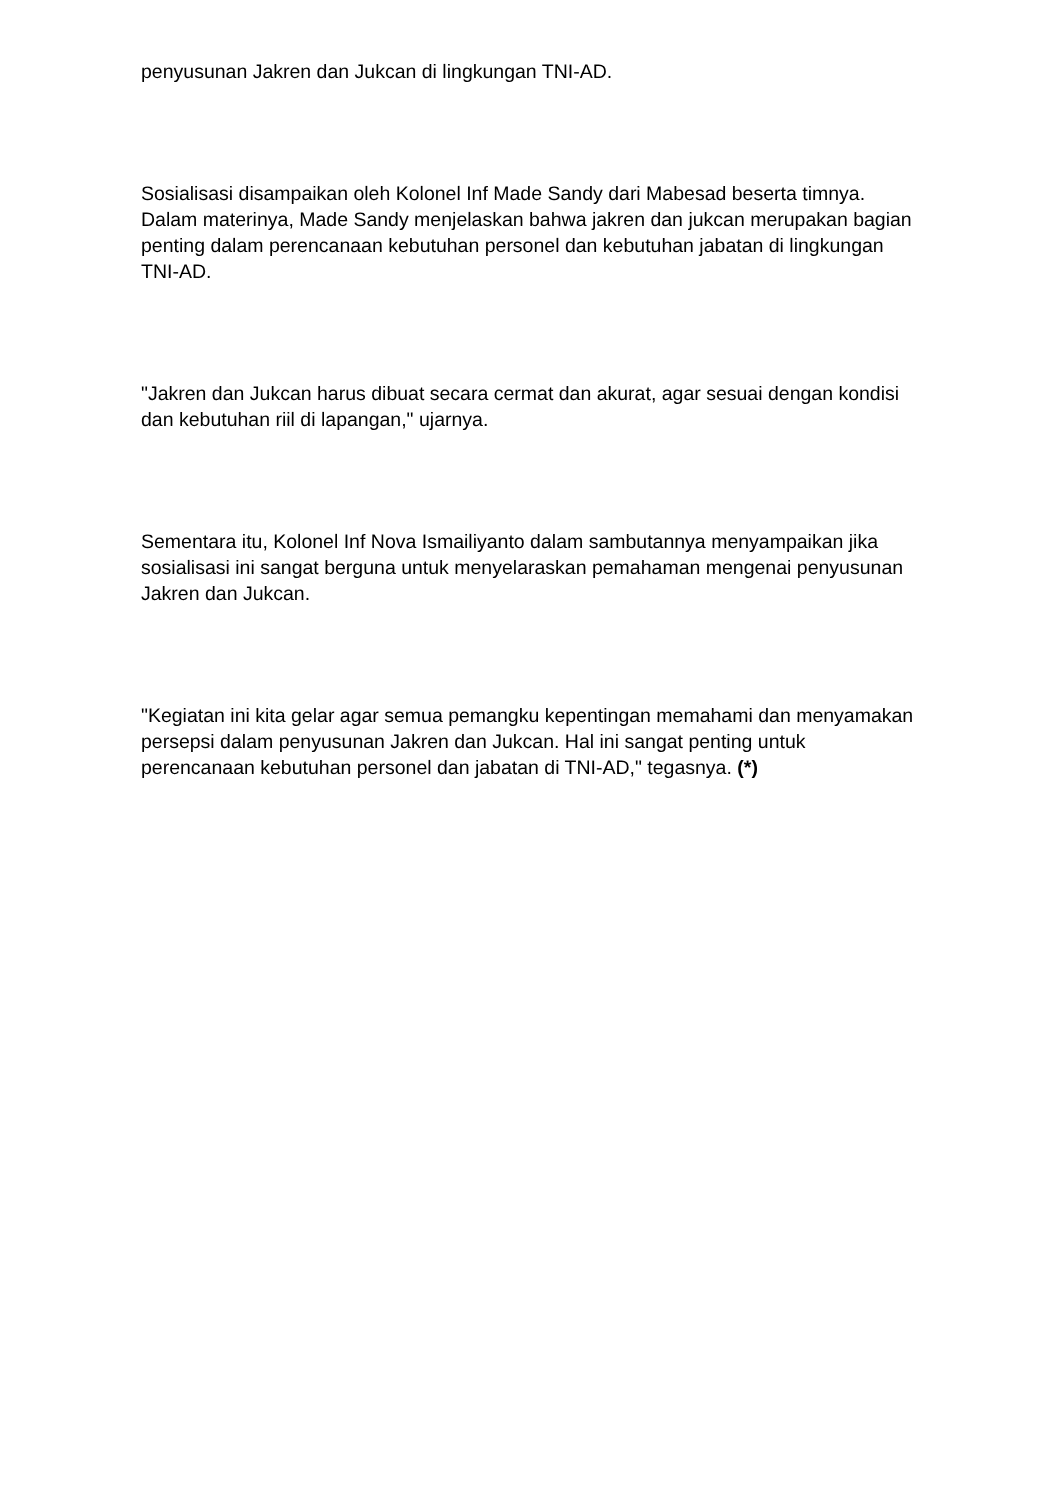penyusunan Jakren dan Jukcan di lingkungan TNI-AD.
Sosialisasi disampaikan oleh Kolonel Inf Made Sandy dari Mabesad beserta timnya. Dalam materinya, Made Sandy menjelaskan bahwa jakren dan jukcan merupakan bagian penting dalam perencanaan kebutuhan personel dan kebutuhan jabatan di lingkungan TNI-AD.
"Jakren dan Jukcan harus dibuat secara cermat dan akurat, agar sesuai dengan kondisi dan kebutuhan riil di lapangan," ujarnya.
Sementara itu, Kolonel Inf Nova Ismailiyanto dalam sambutannya menyampaikan jika sosialisasi ini sangat berguna untuk menyelaraskan pemahaman mengenai penyusunan Jakren dan Jukcan.
"Kegiatan ini kita gelar agar semua pemangku kepentingan memahami dan menyamakan persepsi dalam penyusunan Jakren dan Jukcan. Hal ini sangat penting untuk perencanaan kebutuhan personel dan jabatan di TNI-AD," tegasnya. (*)